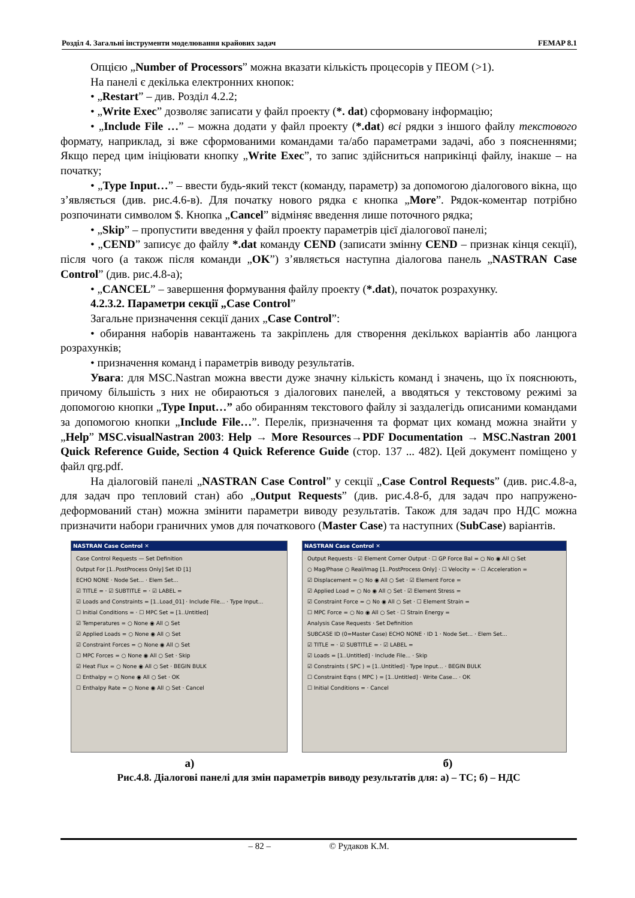Розділ 4. Загальні інструменти моделювання крайових задач FEMAP 8.1
Опцією „Number of Processors” можна вказати кількість процесорів у ПЕОМ (>1).
На панелі є декілька електронних кнопок:
• „Restart” – див. Розділ 4.2.2;
• „Write Exec” дозволяє записати у файл проекту (*. dat) сформовану інформацію;
• „Include File …” – можна додати у файл проекту (*.dat) всі рядки з іншого файлу текстового формату, наприклад, зі вже сформованими командами та/або параметрами задачі, або з поясненнями; Якщо перед цим ініціювати кнопку „Write Exec”, то запис здійсниться наприкінці файлу, інакше – на початку;
• „Type Input…” – ввести будь-який текст (команду, параметр) за допомогою діалогового вікна, що з’являється (див. рис.4.6-в). Для початку нового рядка є кнопка „More”. Рядок-коментар потрібно розпочинати символом $. Кнопка „Cancel” відміняє введення лише поточного рядка;
• „Skip” – пропустити введення у файл проекту параметрів цієї діалогової панелі;
• „CEND” записує до файлу *.dat команду CEND (записати змінну CEND – признак кінця секції), після чого (а також після команди „OK”) з’являється наступна діалогова панель „NASTRAN Case Control” (див. рис.4.8-а);
• „CANCEL” – завершення формування файлу проекту (*.dat), початок розрахунку.
4.2.3.2. Параметри секції „Case Control”
Загальне призначення секції даних „Case Control”:
• обирання наборів навантажень та закріплень для створення декількох варіантів або ланцюга розрахунків;
• призначення команд і параметрів виводу результатів.
Увага: для MSC.Nastran можна ввести дуже значну кількість команд і значень, що їх пояснюють, причому більшість з них не обираються з діалогових панелей, а вводяться у текстовому режимі за допомогою кнопки „Type Input…” або обиранням текстового файлу зі заздалегідь описаними командами за допомогою кнопки „Include File…”. Перелік, призначення та формат цих команд можна знайти у „Help” MSC.visualNastran 2003: Help → More Resources→PDF Documentation → MSC.Nastran 2001 Quick Reference Guide, Section 4 Quick Reference Guide (стор. 137 ... 482). Цей документ поміщено у файл qrg.pdf.
На діалоговій панелі „NASTRAN Case Control” у секції „Case Control Requests” (див. рис.4.8-а, для задач про тепловий стан) або „Output Requests” (див. рис.4.8-б, для задач про напружено-деформований стан) можна змінити параметри виводу результатів. Також для задач про НДС можна призначити набори граничних умов для початкового (Master Case) та наступних (SubCase) варіантів.
NASTRAN Case Control ✕
Case Control Requests — Set Definition
Output For [1..PostProcess Only] Set ID [1]
ECHO NONE · Node Set... · Elem Set...
☑ TITLE = · ☑ SUBTITLE = · ☑ LABEL =
☑ Loads and Constraints = [1..Load_01] · Include File... · Type Input...
☐ Initial Conditions = · ☐ MPC Set = [1..Untitled]
☑ Temperatures = ○ None ◉ All ○ Set
☑ Applied Loads = ○ None ◉ All ○ Set
☑ Constraint Forces = ○ None ◉ All ○ Set
☐ MPC Forces = ○ None ◉ All ○ Set · Skip
☑ Heat Flux = ○ None ◉ All ○ Set · BEGIN BULK
☐ Enthalpy = ○ None ◉ All ○ Set · OK
☐ Enthalpy Rate = ○ None ◉ All ○ Set · Cancel
NASTRAN Case Control ✕
Output Requests · ☑ Element Corner Output · ☐ GP Force Bal = ○ No ◉ All ○ Set
○ Mag/Phase ○ Real/Imag [1..PostProcess Only] · ☐ Velocity = · ☐ Acceleration =
☑ Displacement = ○ No ◉ All ○ Set · ☑ Element Force =
☑ Applied Load = ○ No ◉ All ○ Set · ☑ Element Stress =
☑ Constraint Force = ○ No ◉ All ○ Set · ☐ Element Strain =
☐ MPC Force = ○ No ◉ All ○ Set · ☐ Strain Energy =
Analysis Case Requests · Set Definition
SUBCASE ID (0=Master Case) ECHO NONE · ID 1 · Node Set... · Elem Set...
☑ TITLE = · ☑ SUBTITLE = · ☑ LABEL =
☑ Loads = [1..Untitled] · Include File... · Skip
☑ Constraints ( SPC ) = [1..Untitled] · Type Input... · BEGIN BULK
☐ Constraint Eqns ( MPC ) = [1..Untitled] · Write Case... · OK
☐ Initial Conditions = · Cancel
а) б)
Рис.4.8. Діалогові панелі для змін параметрів виводу результатів для: а) – ТС; б) – НДС
– 82 – © Рудаков К.М.